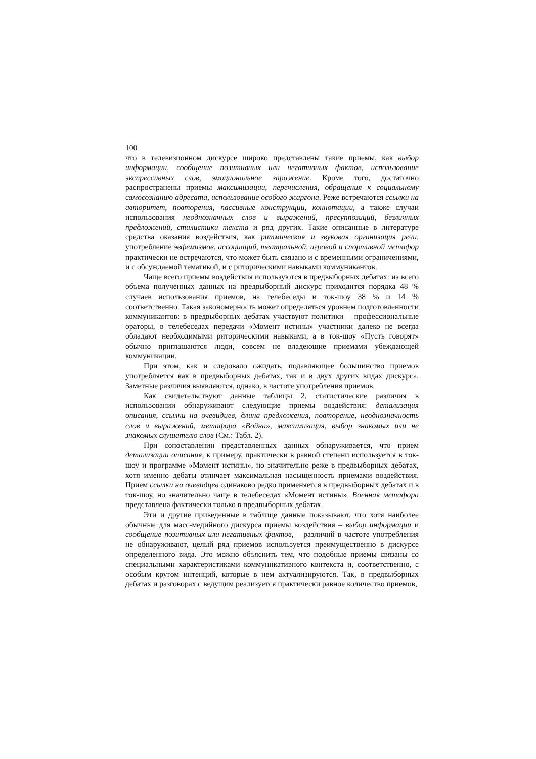100
что в телевизионном дискурсе широко представлены такие приемы, как выбор информации, сообщение позитивных или негативных фактов, использование экспрессивных слов, эмоциональное заражение. Кроме того, достаточно распространены приемы максимизации, перечисления, обращения к социальному самосознанию адресата, использование особого жаргона. Реже встречаются ссылки на авторитет, повторения, пассивные конструкции, коннотации, а также случаи использования неоднозначных слов и выражений, пресуппозиций, безличных предложений, стилистики текста и ряд других. Такие описанные в литературе средства оказания воздействия, как ритмическая и звуковая организация речи, употребление эвфемизмов, ассоциаций, театральной, игровой и спортивной метафор практически не встречаются, что может быть связано и с временными ограничениями, и с обсуждаемой тематикой, и с риторическими навыками коммуникантов.
Чаще всего приемы воздействия используются в предвыборных дебатах: из всего объема полученных данных на предвыборный дискурс приходится порядка 48 % случаев использования приемов, на телебеседы и ток-шоу 38 % и 14 % соответственно. Такая закономерность может определяться уровнем подготовленности коммуникантов: в предвыборных дебатах участвуют политики – профессиональные ораторы, в телебеседах передачи «Момент истины» участники далеко не всегда обладают необходимыми риторическими навыками, а в ток-шоу «Пусть говорят» обычно приглашаются люди, совсем не владеющие приемами убеждающей коммуникации.
При этом, как и следовало ожидать, подавляющее большинство приемов употребляется как в предвыборных дебатах, так и в двух других видах дискурса. Заметные различия выявляются, однако, в частоте употребления приемов.
Как свидетельствуют данные таблицы 2, статистические различия в использовании обнаруживают следующие приемы воздействия: детализация описания, ссылки на очевидцев, длина предложения, повторение, неоднозначность слов и выражений, метафора «Война», максимизация, выбор знакомых или не знакомых слушателю слов (См.: Табл. 2).
При сопоставлении представленных данных обнаруживается, что прием детализации описания, к примеру, практически в равной степени используется в ток-шоу и программе «Момент истины», но значительно реже в предвыборных дебатах, хотя именно дебаты отличает максимальная насыщенность приемами воздействия. Прием ссылки на очевидцев одинаково редко применяется в предвыборных дебатах и в ток-шоу, но значительно чаще в телебеседах «Момент истины». Военная метафора представлена фактически только в предвыборных дебатах.
Эти и другие приведенные в таблице данные показывают, что хотя наиболее обычные для масс-медийного дискурса приемы воздействия – выбор информации и сообщение позитивных или негативных фактов, – различий в частоте употребления не обнаруживают, целый ряд приемов используется преимущественно в дискурсе определенного вида. Это можно объяснить тем, что подобные приемы связаны со специальными характеристиками коммуникативного контекста и, соответственно, с особым кругом интенций, которые в нем актуализируются. Так, в предвыборных дебатах и разговорах с ведущим реализуется практически равное количество приемов,